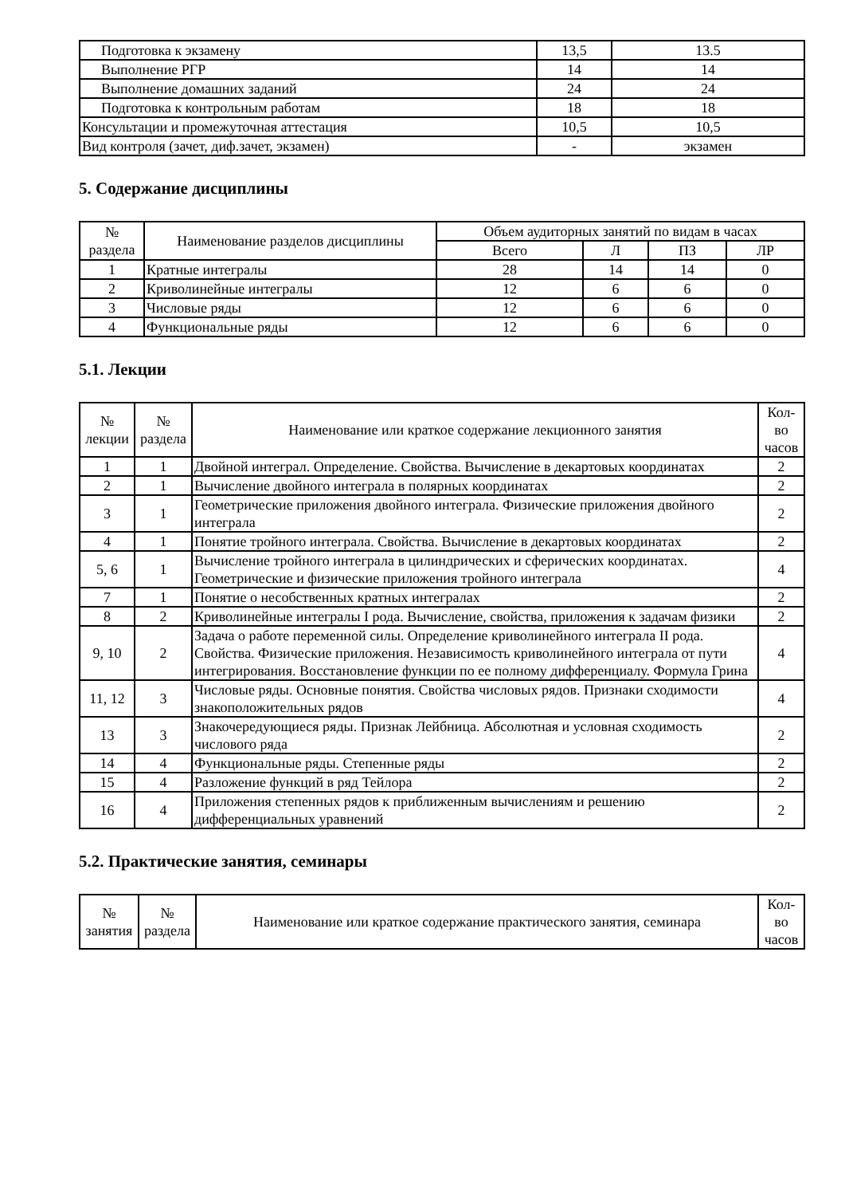| Подготовка к экзамену | 13,5 | 13.5 |
| Выполнение РГР | 14 | 14 |
| Выполнение домашних заданий | 24 | 24 |
| Подготовка к контрольным работам | 18 | 18 |
| Консультации и промежуточная аттестация | 10,5 | 10,5 |
| Вид контроля (зачет, диф.зачет, экзамен) | - | экзамен |
5. Содержание дисциплины
| № раздела | Наименование разделов дисциплины | Объем аудиторных занятий по видам в часах | | | |
| --- | --- | --- | --- | --- | --- |
| | | Всего | Л | ПЗ | ЛР |
| 1 | Кратные интегралы | 28 | 14 | 14 | 0 |
| 2 | Криволинейные интегралы | 12 | 6 | 6 | 0 |
| 3 | Числовые ряды | 12 | 6 | 6 | 0 |
| 4 | Функциональные ряды | 12 | 6 | 6 | 0 |
5.1. Лекции
| № лекции | № раздела | Наименование или краткое содержание лекционного занятия | Кол- во часов |
| --- | --- | --- | --- |
| 1 | 1 | Двойной интеграл. Определение. Свойства. Вычисление в декартовых координатах | 2 |
| 2 | 1 | Вычисление двойного интеграла в полярных координатах | 2 |
| 3 | 1 | Геометрические приложения двойного интеграла. Физические приложения двойного интеграла | 2 |
| 4 | 1 | Понятие тройного интеграла. Свойства. Вычисление в декартовых координатах | 2 |
| 5, 6 | 1 | Вычисление тройного интеграла в цилиндрических и сферических координатах. Геометрические и физические приложения тройного интеграла | 4 |
| 7 | 1 | Понятие о несобственных кратных интегралах | 2 |
| 8 | 2 | Криволинейные интегралы I рода. Вычисление, свойства, приложения к задачам физики | 2 |
| 9, 10 | 2 | Задача о работе переменной силы. Определение криволинейного интеграла II рода. Свойства. Физические приложения. Независимость криволинейного интеграла от пути интегрирования. Восстановление функции по ее полному дифференциалу. Формула Грина | 4 |
| 11, 12 | 3 | Числовые ряды. Основные понятия. Свойства числовых рядов. Признаки сходимости знакоположительных рядов | 4 |
| 13 | 3 | Знакочередующиеся ряды. Признак Лейбница. Абсолютная и условная сходимость числового ряда | 2 |
| 14 | 4 | Функциональные ряды. Степенные ряды | 2 |
| 15 | 4 | Разложение функций в ряд Тейлора | 2 |
| 16 | 4 | Приложения степенных рядов к приближенным вычислениям и решению дифференциальных уравнений | 2 |
5.2. Практические занятия, семинары
| № занятия | № раздела | Наименование или краткое содержание практического занятия, семинара | Кол- во часов |
| --- | --- | --- | --- |